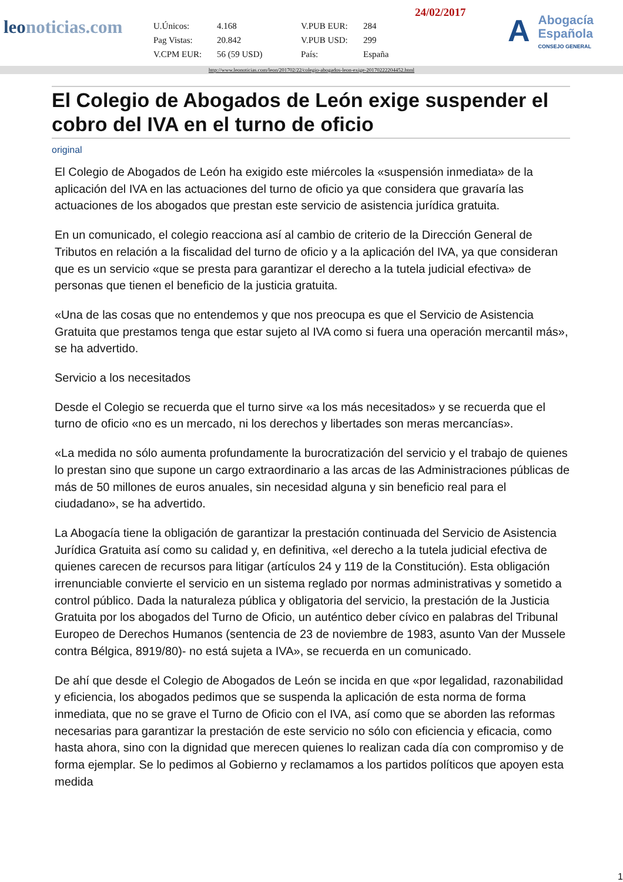leonoticias.com
24/02/2017
| U.Únicos: | 4.168 | V.PUB EUR: | 284 |
| Pag Vistas: | 20.842 | V.PUB USD: | 299 |
| V.CPM EUR: | 56 (59 USD) | País: | España |
A
Abogacía
Española
CONSEJO GENERAL
http://www.leonoticias.com/leon/201702/22/colegio-abogados-leon-exige-20170222204452.html
El Colegio de Abogados de León exige suspender el cobro del IVA en el turno de oficio
original
El Colegio de Abogados de León ha exigido este miércoles la «suspensión inmediata» de la aplicación del IVA en las actuaciones del turno de oficio ya que considera que gravaría las actuaciones de los abogados que prestan este servicio de asistencia jurídica gratuita.
En un comunicado, el colegio reacciona así al cambio de criterio de la Dirección General de Tributos en relación a la fiscalidad del turno de oficio y a la aplicación del IVA, ya que consideran que es un servicio «que se presta para garantizar el derecho a la tutela judicial efectiva» de personas que tienen el beneficio de la justicia gratuita.
«Una de las cosas que no entendemos y que nos preocupa es que el Servicio de Asistencia Gratuita que prestamos tenga que estar sujeto al IVA como si fuera una operación mercantil más», se ha advertido.
Servicio a los necesitados
Desde el Colegio se recuerda que el turno sirve «a los más necesitados» y se recuerda que el turno de oficio «no es un mercado, ni los derechos y libertades son meras mercancías».
«La medida no sólo aumenta profundamente la burocratización del servicio y el trabajo de quienes lo prestan sino que supone un cargo extraordinario a las arcas de las Administraciones públicas de más de 50 millones de euros anuales, sin necesidad alguna y sin beneficio real para el ciudadano», se ha advertido.
La Abogacía tiene la obligación de garantizar la prestación continuada del Servicio de Asistencia Jurídica Gratuita así como su calidad y, en definitiva, «el derecho a la tutela judicial efectiva de quienes carecen de recursos para litigar (artículos 24 y 119 de la Constitución). Esta obligación irrenunciable convierte el servicio en un sistema reglado por normas administrativas y sometido a control público. Dada la naturaleza pública y obligatoria del servicio, la prestación de la Justicia Gratuita por los abogados del Turno de Oficio, un auténtico deber cívico en palabras del Tribunal Europeo de Derechos Humanos (sentencia de 23 de noviembre de 1983, asunto Van der Mussele contra Bélgica, 8919/80)- no está sujeta a IVA», se recuerda en un comunicado.
De ahí que desde el Colegio de Abogados de León se incida en que «por legalidad, razonabilidad y eficiencia, los abogados pedimos que se suspenda la aplicación de esta norma de forma inmediata, que no se grave el Turno de Oficio con el IVA, así como que se aborden las reformas necesarias para garantizar la prestación de este servicio no sólo con eficiencia y eficacia, como hasta ahora, sino con la dignidad que merecen quienes lo realizan cada día con compromiso y de forma ejemplar. Se lo pedimos al Gobierno y reclamamos a los partidos políticos que apoyen esta medida
1